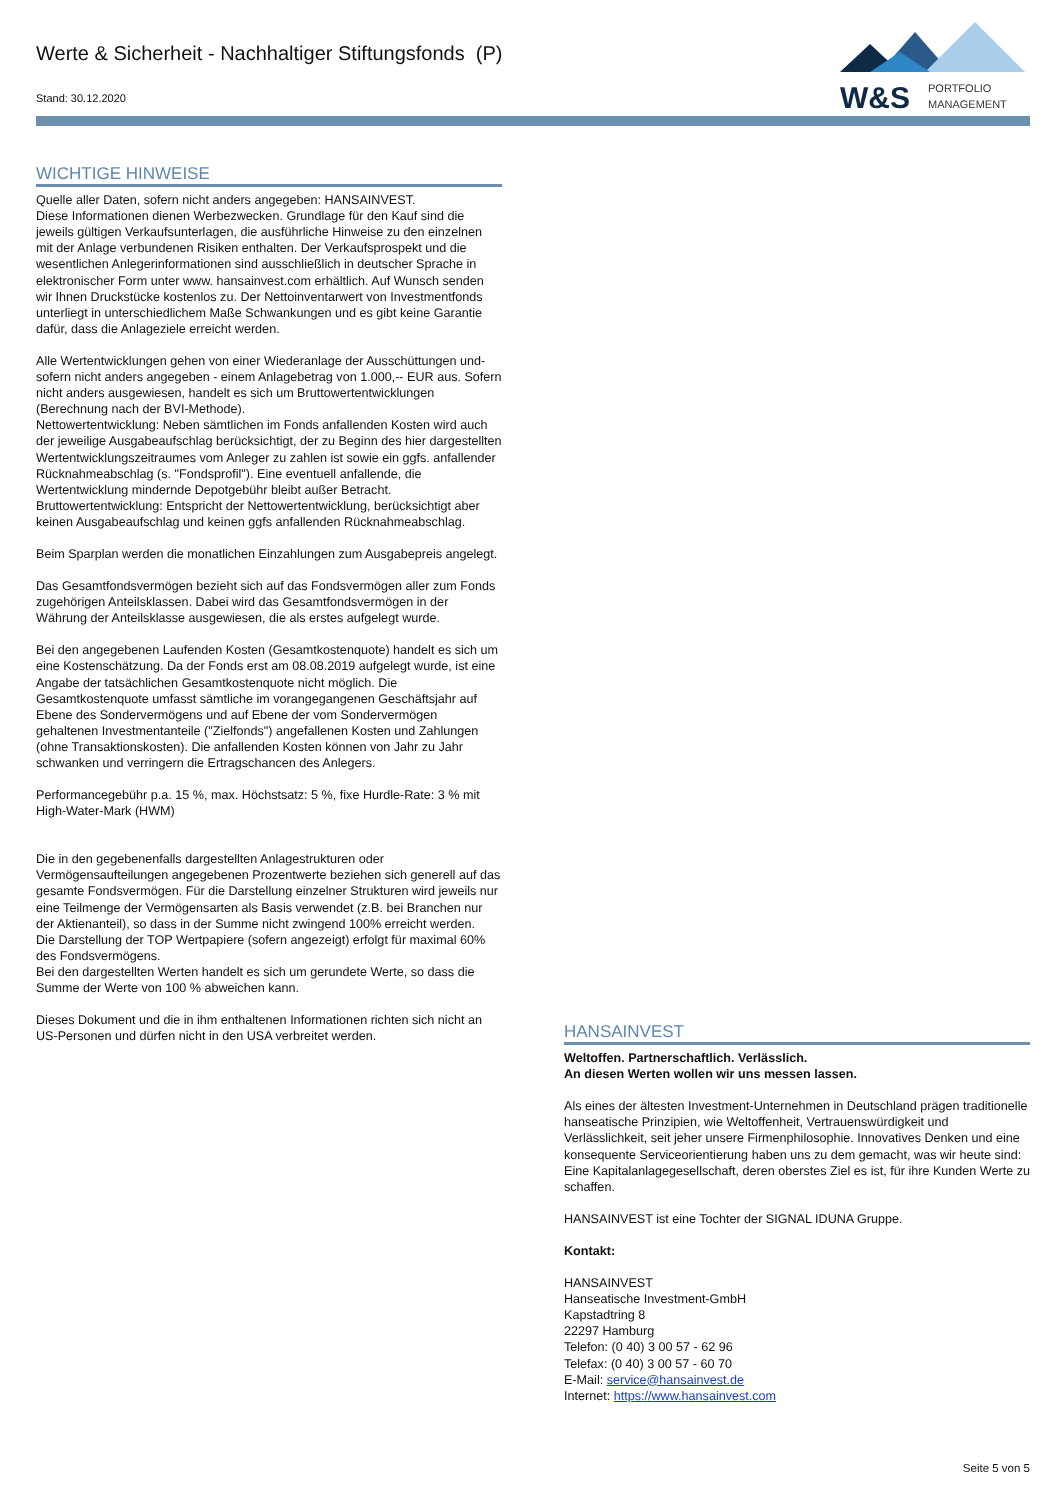Werte & Sicherheit - Nachhaltiger Stiftungsfonds (P)
Stand: 30.12.2020
W&S
PORTFOLIO
MANAGEMENT
WICHTIGE HINWEISE
Quelle aller Daten, sofern nicht anders angegeben: HANSAINVEST.
Diese Informationen dienen Werbezwecken. Grundlage für den Kauf sind die jeweils gültigen Verkaufsunterlagen, die ausführliche Hinweise zu den einzelnen mit der Anlage verbundenen Risiken enthalten. Der Verkaufsprospekt und die wesentlichen Anlegerinformationen sind ausschließlich in deutscher Sprache in elektronischer Form unter www. hansainvest.com erhältlich. Auf Wunsch senden wir Ihnen Druckstücke kostenlos zu. Der Nettoinventarwert von Investmentfonds unterliegt in unterschiedlichem Maße Schwankungen und es gibt keine Garantie dafür, dass die Anlageziele erreicht werden.
Alle Wertentwicklungen gehen von einer Wiederanlage der Ausschüttungen und- sofern nicht anders angegeben - einem Anlagebetrag von 1.000,-- EUR aus. Sofern nicht anders ausgewiesen, handelt es sich um Bruttowertentwicklungen (Berechnung nach der BVI-Methode).
Nettowertentwicklung: Neben sämtlichen im Fonds anfallenden Kosten wird auch der jeweilige Ausgabeaufschlag berücksichtigt, der zu Beginn des hier dargestellten Wertentwicklungszeitraumes vom Anleger zu zahlen ist sowie ein ggfs. anfallender Rücknahmeabschlag (s. "Fondsprofil"). Eine eventuell anfallende, die Wertentwicklung mindernde Depotgebühr bleibt außer Betracht.
Bruttowertentwicklung: Entspricht der Nettowertentwicklung, berücksichtigt aber keinen Ausgabeaufschlag und keinen ggfs anfallenden Rücknahmeabschlag.
Beim Sparplan werden die monatlichen Einzahlungen zum Ausgabepreis angelegt.
Das Gesamtfondsvermögen bezieht sich auf das Fondsvermögen aller zum Fonds zugehörigen Anteilsklassen. Dabei wird das Gesamtfondsvermögen in der Währung der Anteilsklasse ausgewiesen, die als erstes aufgelegt wurde.
Bei den angegebenen Laufenden Kosten (Gesamtkostenquote) handelt es sich um eine Kostenschätzung. Da der Fonds erst am 08.08.2019 aufgelegt wurde, ist eine Angabe der tatsächlichen Gesamtkostenquote nicht möglich. Die Gesamtkostenquote umfasst sämtliche im vorangegangenen Geschäftsjahr auf Ebene des Sondervermögens und auf Ebene der vom Sondervermögen gehaltenen Investmentanteile ("Zielfonds") angefallenen Kosten und Zahlungen (ohne Transaktionskosten). Die anfallenden Kosten können von Jahr zu Jahr schwanken und verringern die Ertragschancen des Anlegers.
Performancegebühr p.a. 15 %, max. Höchstsatz: 5 %, fixe Hurdle-Rate: 3 % mit High-Water-Mark (HWM)
Die in den gegebenenfalls dargestellten Anlagestrukturen oder Vermögensaufteilungen angegebenen Prozentwerte beziehen sich generell auf das gesamte Fondsvermögen. Für die Darstellung einzelner Strukturen wird jeweils nur eine Teilmenge der Vermögensarten als Basis verwendet (z.B. bei Branchen nur der Aktienanteil), so dass in der Summe nicht zwingend 100% erreicht werden.
Die Darstellung der TOP Wertpapiere (sofern angezeigt) erfolgt für maximal 60% des Fondsvermögens.
Bei den dargestellten Werten handelt es sich um gerundete Werte, so dass die Summe der Werte von 100 % abweichen kann.
Dieses Dokument und die in ihm enthaltenen Informationen richten sich nicht an US-Personen und dürfen nicht in den USA verbreitet werden.
HANSAINVEST
Weltoffen. Partnerschaftlich. Verlässlich.
An diesen Werten wollen wir uns messen lassen.
Als eines der ältesten Investment-Unternehmen in Deutschland prägen traditionelle hanseatische Prinzipien, wie Weltoffenheit, Vertrauenswürdigkeit und Verlässlichkeit, seit jeher unsere Firmenphilosophie. Innovatives Denken und eine konsequente Serviceorientierung haben uns zu dem gemacht, was wir heute sind: Eine Kapitalanlagegesellschaft, deren oberstes Ziel es ist, für ihre Kunden Werte zu schaffen.
HANSAINVEST ist eine Tochter der SIGNAL IDUNA Gruppe.
Kontakt:
HANSAINVEST
Hanseatische Investment-GmbH
Kapstadtring 8
22297 Hamburg
Telefon: (0 40) 3 00 57 - 62 96
Telefax: (0 40) 3 00 57 - 60 70
E-Mail: service@hansainvest.de
Internet: https://www.hansainvest.com
Seite 5 von 5